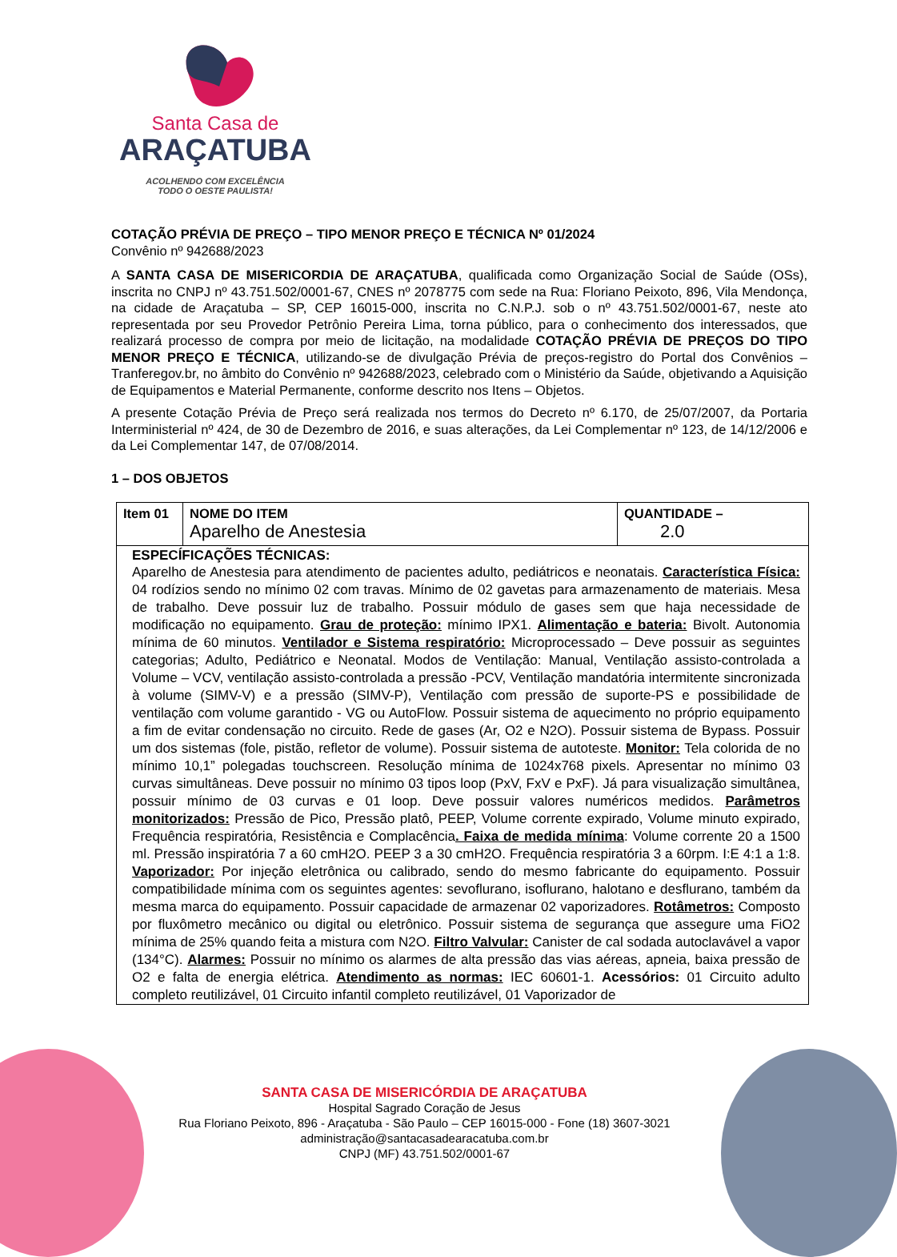Santa Casa de
ARAÇATUBA
ACOLHENDO COM EXCELÊNCIA
TODO O OESTE PAULISTA!
COTAÇÃO PRÉVIA DE PREÇO – TIPO MENOR PREÇO E TÉCNICA Nº 01/2024
Convênio nº 942688/2023
A SANTA CASA DE MISERICORDIA DE ARAÇATUBA, qualificada como Organização Social de Saúde (OSs), inscrita no CNPJ nº 43.751.502/0001-67, CNES nº 2078775 com sede na Rua: Floriano Peixoto, 896, Vila Mendonça, na cidade de Araçatuba – SP, CEP 16015-000, inscrita no C.N.P.J. sob o nº 43.751.502/0001-67, neste ato representada por seu Provedor Petrônio Pereira Lima, torna público, para o conhecimento dos interessados, que realizará processo de compra por meio de licitação, na modalidade COTAÇÃO PRÉVIA DE PREÇOS DO TIPO MENOR PREÇO E TÉCNICA, utilizando-se de divulgação Prévia de preços-registro do Portal dos Convênios – Tranferegov.br, no âmbito do Convênio nº 942688/2023, celebrado com o Ministério da Saúde, objetivando a Aquisição de Equipamentos e Material Permanente, conforme descrito nos Itens – Objetos.
A presente Cotação Prévia de Preço será realizada nos termos do Decreto nº 6.170, de 25/07/2007, da Portaria Interministerial nº 424, de 30 de Dezembro de 2016, e suas alterações, da Lei Complementar nº 123, de 14/12/2006 e da Lei Complementar 147, de 07/08/2014.
1 – DOS OBJETOS
| Item 01 | NOME DO ITEM Aparelho de Anestesia | QUANTIDADE – 2.0 |
| ESPECÍFICAÇÕES TÉCNICAS: Aparelho de Anestesia para atendimento de pacientes adulto, pediátricos e neonatais. Característica Física: 04 rodízios sendo no mínimo 02 com travas. Mínimo de 02 gavetas para armazenamento de materiais. Mesa de trabalho. Deve possuir luz de trabalho. Possuir módulo de gases sem que haja necessidade de modificação no equipamento. Grau de proteção: mínimo IPX1. Alimentação e bateria: Bivolt. Autonomia mínima de 60 minutos. Ventilador e Sistema respiratório: Microprocessado – Deve possuir as seguintes categorias; Adulto, Pediátrico e Neonatal. Modos de Ventilação: Manual, Ventilação assisto-controlada a Volume – VCV, ventilação assisto-controlada a pressão -PCV, Ventilação mandatória intermitente sincronizada à volume (SIMV-V) e a pressão (SIMV-P), Ventilação com pressão de suporte-PS e possibilidade de ventilação com volume garantido - VG ou AutoFlow. Possuir sistema de aquecimento no próprio equipamento a fim de evitar condensação no circuito. Rede de gases (Ar, O2 e N2O). Possuir sistema de Bypass. Possuir um dos sistemas (fole, pistão, refletor de volume). Possuir sistema de autoteste. Monitor: Tela colorida de no mínimo 10,1” polegadas touchscreen. Resolução mínima de 1024x768 pixels. Apresentar no mínimo 03 curvas simultâneas. Deve possuir no mínimo 03 tipos loop (PxV, FxV e PxF). Já para visualização simultânea, possuir mínimo de 03 curvas e 01 loop. Deve possuir valores numéricos medidos. Parâmetros monitorizados: Pressão de Pico, Pressão platô, PEEP, Volume corrente expirado, Volume minuto expirado, Frequência respiratória, Resistência e Complacência . Faixa de medida mínima : Volume corrente 20 a 1500 ml. Pressão inspiratória 7 a 60 cmH2O. PEEP 3 a 30 cmH2O. Frequência respiratória 3 a 60rpm. I:E 4:1 a 1:8. Vaporizador: Por injeção eletrônica ou calibrado, sendo do mesmo fabricante do equipamento. Possuir compatibilidade mínima com os seguintes agentes: sevoflurano, isoflurano, halotano e desflurano, também da mesma marca do equipamento. Possuir capacidade de armazenar 02 vaporizadores. Rotâmetros: Composto por fluxômetro mecânico ou digital ou eletrônico. Possuir sistema de segurança que assegure uma FiO2 mínima de 25% quando feita a mistura com N2O. Filtro Valvular: Canister de cal sodada autoclavável a vapor (134°C). Alarmes: Possuir no mínimo os alarmes de alta pressão das vias aéreas, apneia, baixa pressão de O2 e falta de energia elétrica. Atendimento as normas: IEC 60601-1. Acessórios: 01 Circuito adulto completo reutilizável, 01 Circuito infantil completo reutilizável, 01 Vaporizador de | | |
SANTA CASA DE MISERICÓRDIA DE ARAÇATUBA
Hospital Sagrado Coração de Jesus
Rua Floriano Peixoto, 896 - Araçatuba - São Paulo – CEP 16015-000 - Fone (18) 3607-3021
administração@santacasadearacatuba.com.br
CNPJ (MF) 43.751.502/0001-67